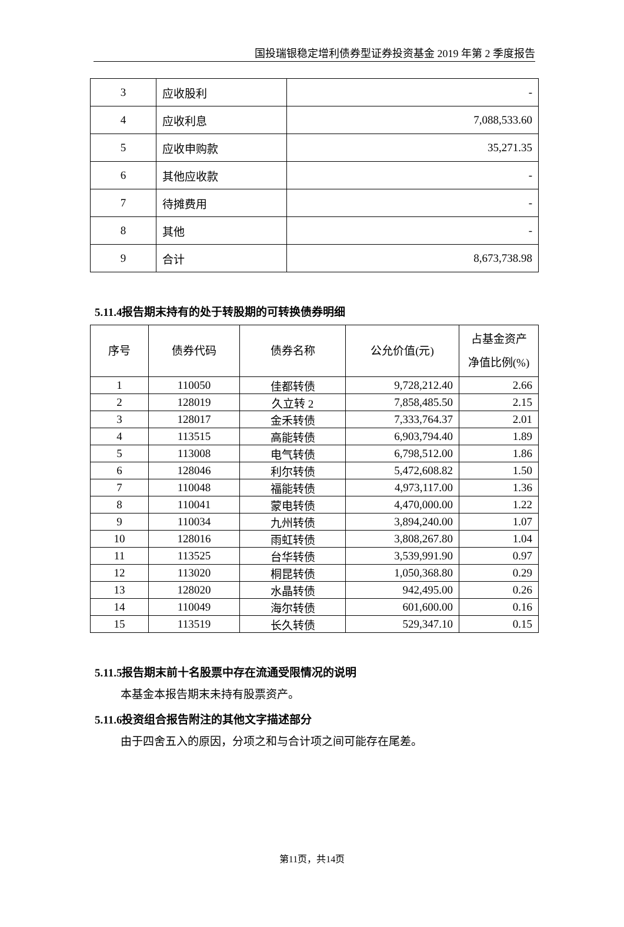国投瑞银稳定增利债券型证券投资基金 2019 年第 2 季度报告
| 3 | 应收股利 | - |
| 4 | 应收利息 | 7,088,533.60 |
| 5 | 应收申购款 | 35,271.35 |
| 6 | 其他应收款 | - |
| 7 | 待摊费用 | - |
| 8 | 其他 | - |
| 9 | 合计 | 8,673,738.98 |
5.11.4报告期末持有的处于转股期的可转换债券明细
| 序号 | 债券代码 | 债券名称 | 公允价值(元) | 占基金资产 净值比例(%) |
| --- | --- | --- | --- | --- |
| 1 | 110050 | 佳都转债 | 9,728,212.40 | 2.66 |
| 2 | 128019 | 久立转 2 | 7,858,485.50 | 2.15 |
| 3 | 128017 | 金禾转债 | 7,333,764.37 | 2.01 |
| 4 | 113515 | 高能转债 | 6,903,794.40 | 1.89 |
| 5 | 113008 | 电气转债 | 6,798,512.00 | 1.86 |
| 6 | 128046 | 利尔转债 | 5,472,608.82 | 1.50 |
| 7 | 110048 | 福能转债 | 4,973,117.00 | 1.36 |
| 8 | 110041 | 蒙电转债 | 4,470,000.00 | 1.22 |
| 9 | 110034 | 九州转债 | 3,894,240.00 | 1.07 |
| 10 | 128016 | 雨虹转债 | 3,808,267.80 | 1.04 |
| 11 | 113525 | 台华转债 | 3,539,991.90 | 0.97 |
| 12 | 113020 | 桐昆转债 | 1,050,368.80 | 0.29 |
| 13 | 128020 | 水晶转债 | 942,495.00 | 0.26 |
| 14 | 110049 | 海尔转债 | 601,600.00 | 0.16 |
| 15 | 113519 | 长久转债 | 529,347.10 | 0.15 |
5.11.5报告期末前十名股票中存在流通受限情况的说明
本基金本报告期末未持有股票资产。
5.11.6投资组合报告附注的其他文字描述部分
由于四舍五入的原因，分项之和与合计项之间可能存在尾差。
第11页，共14页